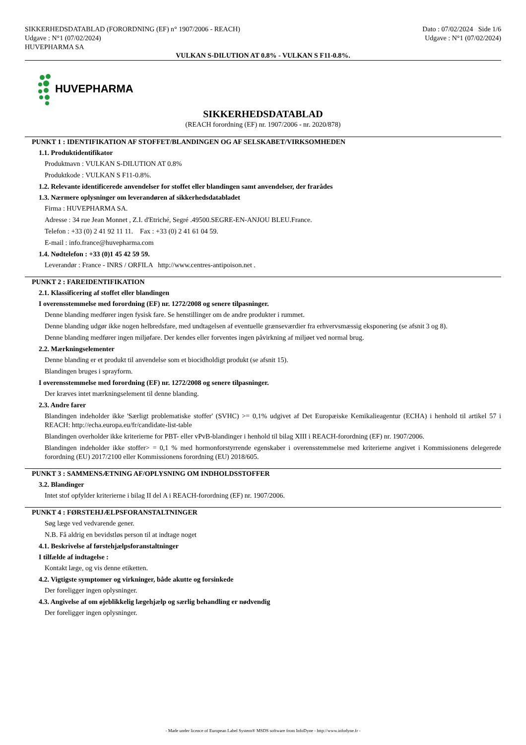SIKKERHEDSDATABLAD (FORORDNING (EF) n° 1907/2006 - REACH)
Udgave : N°1 (07/02/2024)
HUVEPHARMA SA
Dato : 07/02/2024 Side 1/6
Udgave : N°1 (07/02/2024)
VULKAN S-DILUTION AT 0.8% - VULKAN S F11-0.8%.
HUVEPHARMA
SIKKERHEDSDATABLAD
(REACH forordning (EF) nr. 1907/2006 - nr. 2020/878)
PUNKT 1 : IDENTIFIKATION AF STOFFET/BLANDINGEN OG AF SELSKABET/VIRKSOMHEDEN
1.1. Produktidentifikator
Produktnavn : VULKAN S-DILUTION AT 0.8%
Produktkode : VULKAN S F11-0.8%.
1.2. Relevante identificerede anvendelser for stoffet eller blandingen samt anvendelser, der frarådes
1.3. Nærmere oplysninger om leverandøren af sikkerhedsdatabladet
Firma : HUVEPHARMA SA.
Adresse : 34 rue Jean Monnet , Z.I. d'Etriché, Segré .49500.SEGRE-EN-ANJOU BLEU.France.
Telefon : +33 (0) 2 41 92 11 11. Fax : +33 (0) 2 41 61 04 59.
E-mail : info.france@huvepharma.com
1.4. Nødtelefon : +33 (0)1 45 42 59 59.
Leverandør : France - INRS / ORFILA http://www.centres-antipoison.net .
PUNKT 2 : FAREIDENTIFIKATION
2.1. Klassificering af stoffet eller blandingen
I overensstemmelse med forordning (EF) nr. 1272/2008 og senere tilpasninger.
Denne blanding medfører ingen fysisk fare. Se henstillinger om de andre produkter i rummet.
Denne blanding udgør ikke nogen helbredsfare, med undtagelsen af eventuelle grænseværdier fra erhvervsmæssig eksponering (se afsnit 3 og 8).
Denne blanding medfører ingen miljøfare. Der kendes eller forventes ingen påvirkning af miljøet ved normal brug.
2.2. Mærkningselementer
Denne blanding er et produkt til anvendelse som et biocidholdigt produkt (se afsnit 15).
Blandingen bruges i sprayform.
I overensstemmelse med forordning (EF) nr. 1272/2008 og senere tilpasninger.
Der kræves intet mærkningselement til denne blanding.
2.3. Andre farer
Blandingen indeholder ikke 'Særligt problematiske stoffer' (SVHC) >= 0,1% udgivet af Det Europæiske Kemikalieagentur (ECHA) i henhold til artikel 57 i REACH: http://echa.europa.eu/fr/candidate-list-table
Blandingen overholder ikke kriterierne for PBT- eller vPvB-blandinger i henhold til bilag XIII i REACH-forordning (EF) nr. 1907/2006.
Blandingen indeholder ikke stoffer> = 0,1 % med hormonforstyrrende egenskaber i overensstemmelse med kriterierne angivet i Kommissionens delegerede forordning (EU) 2017/2100 eller Kommissionens forordning (EU) 2018/605.
PUNKT 3 : SAMMENSÆTNING AF/OPLYSNING OM INDHOLDSSTOFFER
3.2. Blandinger
Intet stof opfylder kriterierne i bilag II del A i REACH-forordning (EF) nr. 1907/2006.
PUNKT 4 : FØRSTEHJÆLPSFORANSTALTNINGER
Søg læge ved vedvarende gener.
N.B. Få aldrig en bevidstløs person til at indtage noget
4.1. Beskrivelse af førstehjælpsforanstaltninger
I tilfælde af indtagelse :
Kontakt læge, og vis denne etiketten.
4.2. Vigtigste symptomer og virkninger, både akutte og forsinkede
Der foreligger ingen oplysninger.
4.3. Angivelse af om øjeblikkelig lægehjælp og særlig behandling er nødvendig
Der foreligger ingen oplysninger.
- Made under licence of European Label System® MSDS software from InfoDyne - http://www.infodyne.fr -